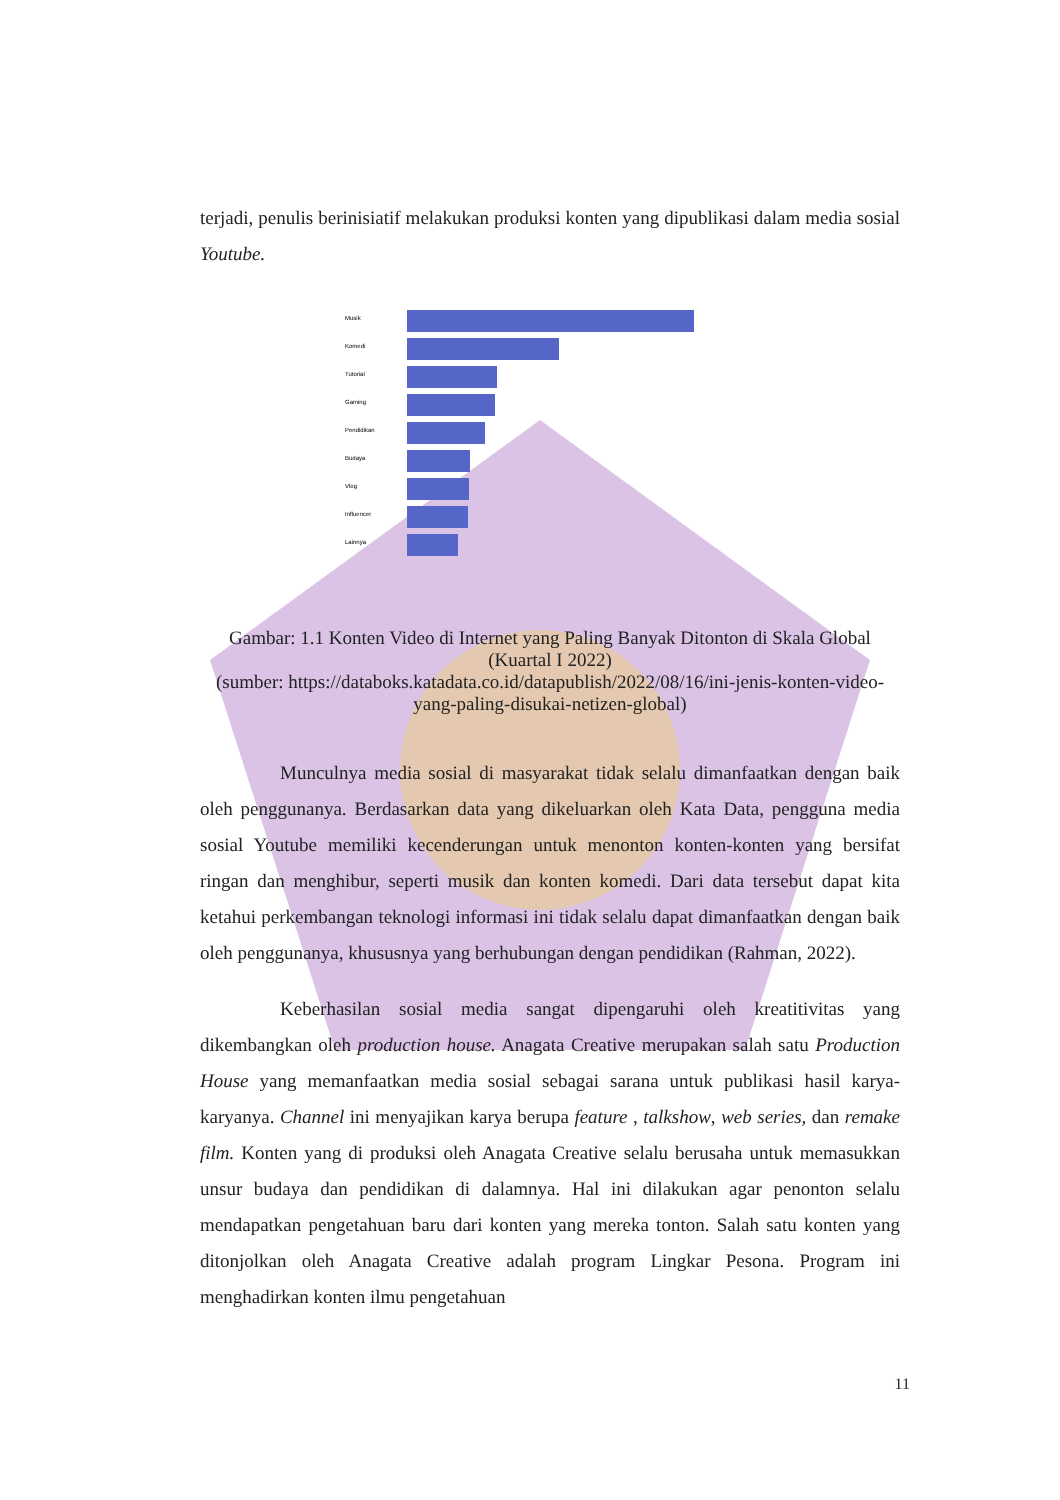terjadi, penulis berinisiatif melakukan produksi konten yang dipublikasi dalam media sosial Youtube.
Musik
Komedi
Tutorial
Gaming
Pendidikan
Budaya
Vlog
Influencer
Lainnya
Gambar: 1.1 Konten Video di Internet yang Paling Banyak Ditonton di Skala Global (Kuartal I 2022)
(sumber: https://databoks.katadata.co.id/datapublish/2022/08/16/ini-jenis-konten-video-yang-paling-disukai-netizen-global)
Munculnya media sosial di masyarakat tidak selalu dimanfaatkan dengan baik oleh penggunanya. Berdasarkan data yang dikeluarkan oleh Kata Data, pengguna media sosial Youtube memiliki kecenderungan untuk menonton konten-konten yang bersifat ringan dan menghibur, seperti musik dan konten komedi. Dari data tersebut dapat kita ketahui perkembangan teknologi informasi ini tidak selalu dapat dimanfaatkan dengan baik oleh penggunanya, khususnya yang berhubungan dengan pendidikan (Rahman, 2022).
Keberhasilan sosial media sangat dipengaruhi oleh kreatitivitas yang dikembangkan oleh production house. Anagata Creative merupakan salah satu Production House yang memanfaatkan media sosial sebagai sarana untuk publikasi hasil karya-karyanya. Channel ini menyajikan karya berupa feature , talkshow, web series, dan remake film. Konten yang di produksi oleh Anagata Creative selalu berusaha untuk memasukkan unsur budaya dan pendidikan di dalamnya. Hal ini dilakukan agar penonton selalu mendapatkan pengetahuan baru dari konten yang mereka tonton. Salah satu konten yang ditonjolkan oleh Anagata Creative adalah program Lingkar Pesona. Program ini menghadirkan konten ilmu pengetahuan
11